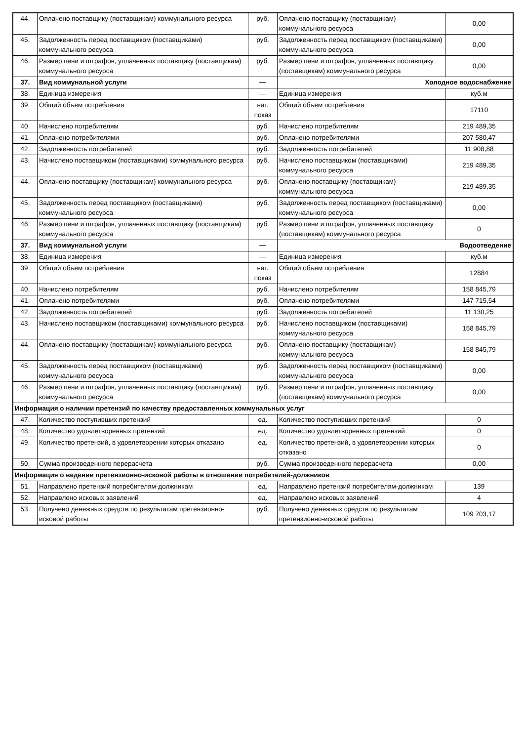| 44. | Оплачено поставщику (поставщикам) коммунального ресурса | руб. | Оплачено поставщику (поставщикам) коммунального ресурса | 0,00 |
| 45. | Задолженность перед поставщиком (поставщиками) коммунального ресурса | руб. | Задолженность перед поставщиком (поставщиками) коммунального ресурса | 0,00 |
| 46. | Размер пени и штрафов, уплаченных поставщику (поставщикам) коммунального ресурса | руб. | Размер пени и штрафов, уплаченных поставщику (поставщикам) коммунального ресурса | 0,00 |
| 37. | Вид коммунальной услуги | — | Холодное водоснабжение | |
| 38. | Единица измерения | — | Единица измерения | куб.м |
| 39. | Общий объем потребления | нат. показ | Общий объем потребления | 17110 |
| 40. | Начислено потребителям | руб. | Начислено потребителям | 219 489,35 |
| 41. | Оплачено потребителями | руб. | Оплачено потребителями | 207 580,47 |
| 42. | Задолженность потребителей | руб. | Задолженность потребителей | 11 908,88 |
| 43. | Начислено поставщиком (поставщиками) коммунального ресурса | руб. | Начислено поставщиком (поставщиками) коммунального ресурса | 219 489,35 |
| 44. | Оплачено поставщику (поставщикам) коммунального ресурса | руб. | Оплачено поставщику (поставщикам) коммунального ресурса | 219 489,35 |
| 45. | Задолженность перед поставщиком (поставщиками) коммунального ресурса | руб. | Задолженность перед поставщиком (поставщиками) коммунального ресурса | 0,00 |
| 46. | Размер пени и штрафов, уплаченных поставщику (поставщикам) коммунального ресурса | руб. | Размер пени и штрафов, уплаченных поставщику (поставщикам) коммунального ресурса | 0 |
| 37. | Вид коммунальной услуги | — | Водоотведение | |
| 38. | Единица измерения | — | Единица измерения | куб.м |
| 39. | Общий объем потребления | нат. показ | Общий объем потребления | 12884 |
| 40. | Начислено потребителям | руб. | Начислено потребителям | 158 845,79 |
| 41. | Оплачено потребителями | руб. | Оплачено потребителями | 147 715,54 |
| 42. | Задолженность потребителей | руб. | Задолженность потребителей | 11 130,25 |
| 43. | Начислено поставщиком (поставщиками) коммунального ресурса | руб. | Начислено поставщиком (поставщиками) коммунального ресурса | 158 845,79 |
| 44. | Оплачено поставщику (поставщикам) коммунального ресурса | руб. | Оплачено поставщику (поставщикам) коммунального ресурса | 158 845,79 |
| 45. | Задолженность перед поставщиком (поставщиками) коммунального ресурса | руб. | Задолженность перед поставщиком (поставщиками) коммунального ресурса | 0,00 |
| 46. | Размер пени и штрафов, уплаченных поставщику (поставщикам) коммунального ресурса | руб. | Размер пени и штрафов, уплаченных поставщику (поставщикам) коммунального ресурса | 0,00 |
| Информация о наличии претензий по качеству предоставленных коммунальных услуг | | | | |
| 47. | Количество поступивших претензий | ед. | Количество поступивших претензий | 0 |
| 48. | Количество удовлетворенных претензий | ед. | Количество удовлетворенных претензий | 0 |
| 49. | Количество претензий, в удовлетворении которых отказано | ед. | Количество претензий, в удовлетворении которых отказано | 0 |
| 50. | Сумма произведенного перерасчета | руб. | Сумма произведенного перерасчета | 0,00 |
| Информация о ведении претензионно-исковой работы в отношении потребителей-должников | | | | |
| 51. | Направлено претензий потребителям-должникам | ед. | Направлено претензий потребителям-должникам | 139 |
| 52. | Направлено исковых заявлений | ед. | Направлено исковых заявлений | 4 |
| 53. | Получено денежных средств по результатам претензионно-исковой работы | руб. | Получено денежных средств по результатам претензионно-исковой работы | 109 703,17 |